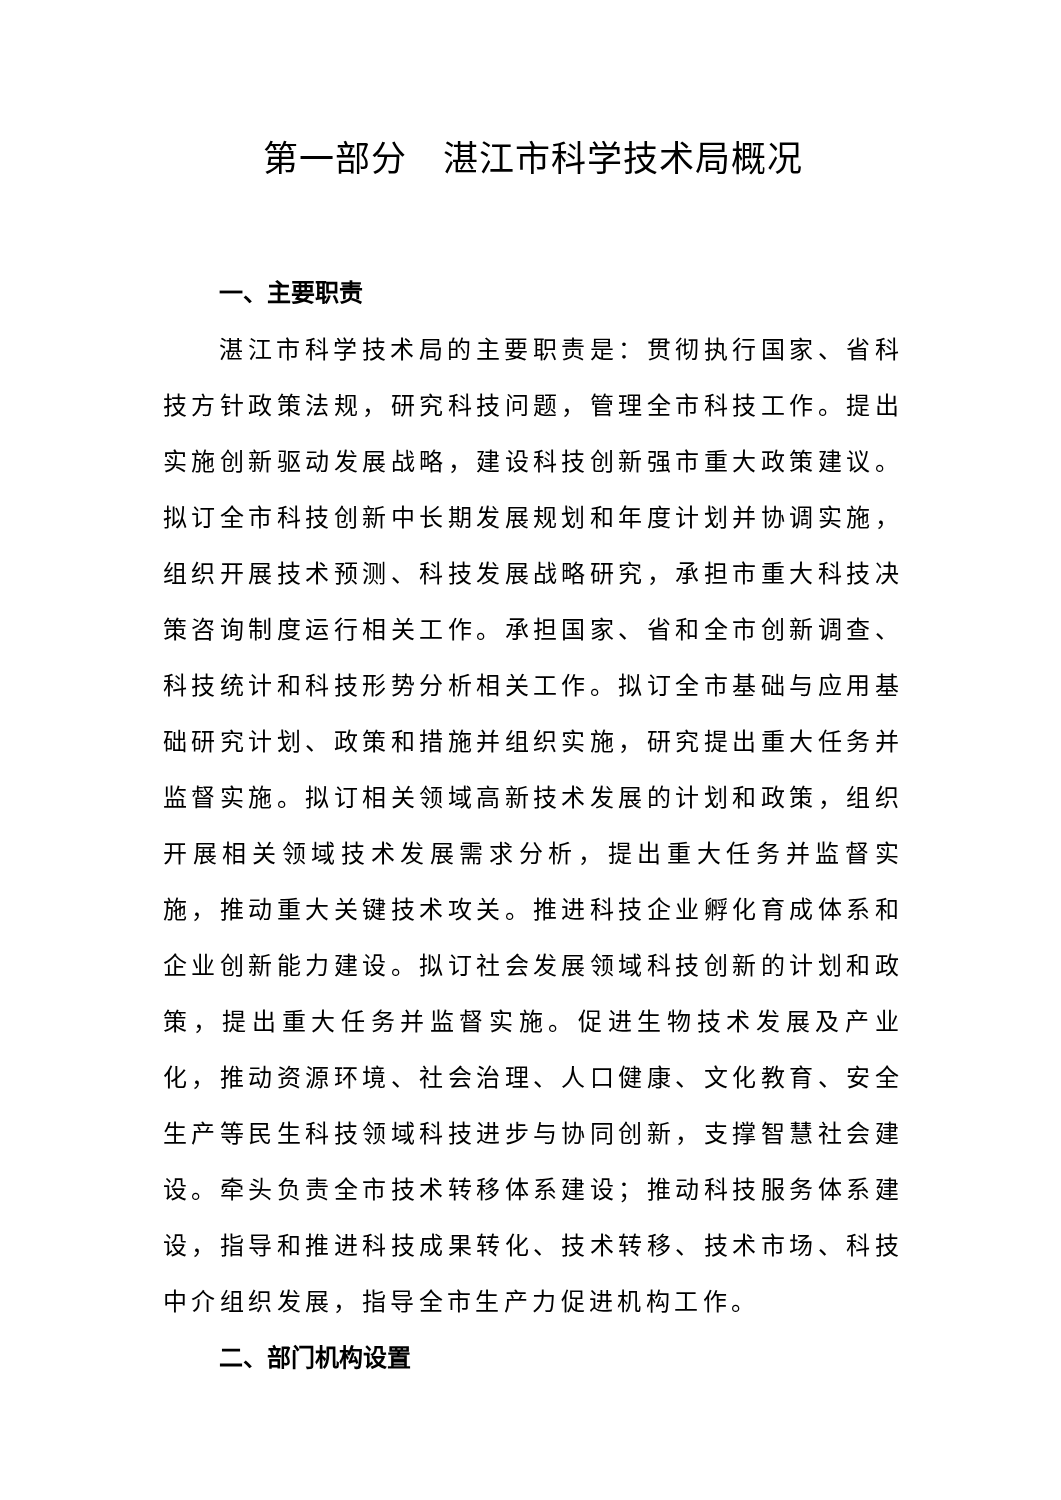第一部分　湛江市科学技术局概况
一、主要职责
湛江市科学技术局的主要职责是：贯彻执行国家、省科技方针政策法规，研究科技问题，管理全市科技工作。提出实施创新驱动发展战略，建设科技创新强市重大政策建议。拟订全市科技创新中长期发展规划和年度计划并协调实施，组织开展技术预测、科技发展战略研究，承担市重大科技决策咨询制度运行相关工作。承担国家、省和全市创新调查、科技统计和科技形势分析相关工作。拟订全市基础与应用基础研究计划、政策和措施并组织实施，研究提出重大任务并监督实施。拟订相关领域高新技术发展的计划和政策，组织开展相关领域技术发展需求分析，提出重大任务并监督实施，推动重大关键技术攻关。推进科技企业孵化育成体系和企业创新能力建设。拟订社会发展领域科技创新的计划和政策，提出重大任务并监督实施。促进生物技术发展及产业化，推动资源环境、社会治理、人口健康、文化教育、安全生产等民生科技领域科技进步与协同创新，支撑智慧社会建设。牵头负责全市技术转移体系建设；推动科技服务体系建设，指导和推进科技成果转化、技术转移、技术市场、科技中介组织发展，指导全市生产力促进机构工作。
二、部门机构设置